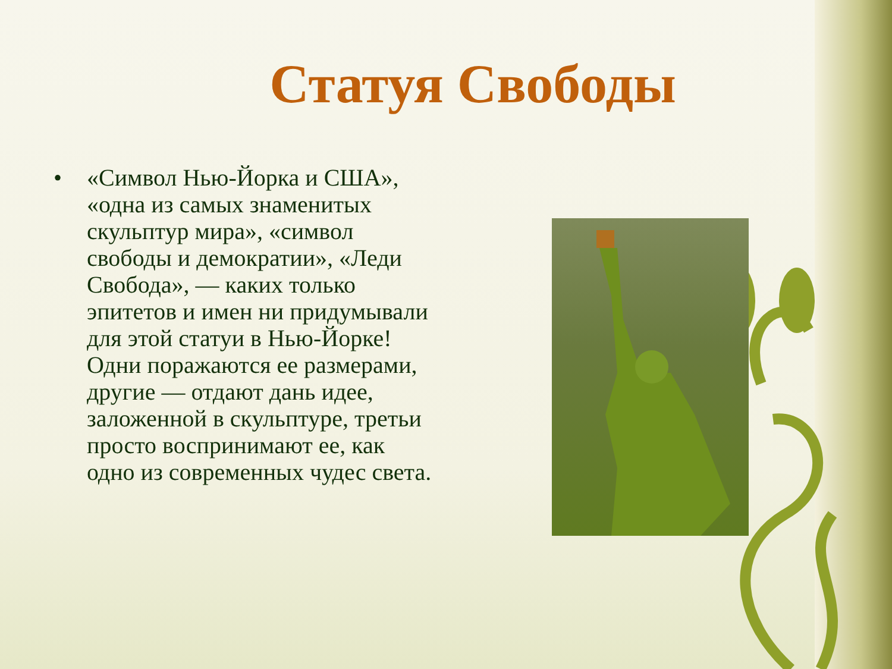Статуя Свободы
• «Символ Нью-Йорка и США», «одна из самых знаменитых скульптур мира», «символ свободы и демократии», «Леди Свобода», — каких только эпитетов и имен ни придумывали для этой статуи в Нью-Йорке! Одни поражаются ее размерами, другие — отдают дань идее, заложенной в скульптуре, третьи просто воспринимают ее, как одно из современных чудес света.